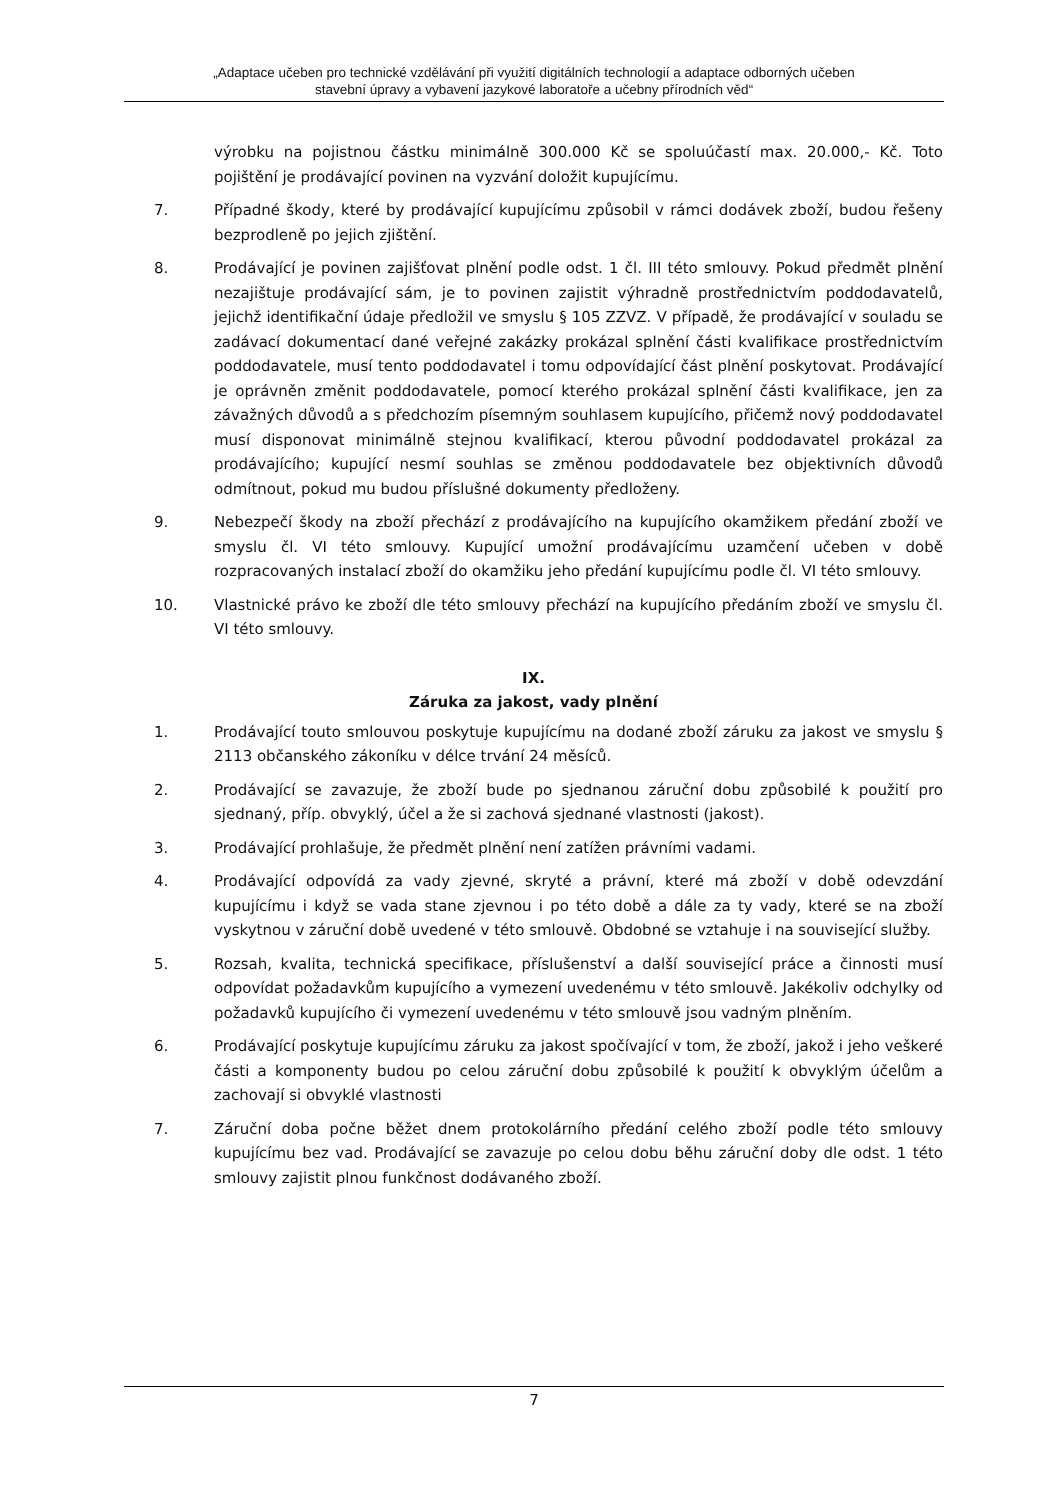„Adaptace učeben pro technické vzdělávání při využití digitálních technologií a adaptace odborných učeben
stavební úpravy a vybavení jazykové laboratoře a učebny přírodních věd“
výrobku na pojistnou částku minimálně 300.000 Kč se spoluúčastí max. 20.000,- Kč. Toto pojištění je prodávající povinen na vyzvání doložit kupujícímu.
7. Případné škody, které by prodávající kupujícímu způsobil v rámci dodávek zboží, budou řešeny bezprodleně po jejich zjištění.
8. Prodávající je povinen zajišťovat plnění podle odst. 1 čl. III této smlouvy. Pokud předmět plnění nezajištuje prodávající sám, je to povinen zajistit výhradně prostřednictvím poddodavatelů, jejichž identifikační údaje předložil ve smyslu § 105 ZZVZ. V případě, že prodávající v souladu se zadávací dokumentací dané veřejné zakázky prokázal splnění části kvalifikace prostřednictvím poddodavatele, musí tento poddodavatel i tomu odpovídající část plnění poskytovat. Prodávající je oprávněn změnit poddodavatele, pomocí kterého prokázal splnění části kvalifikace, jen za závažných důvodů a s předchozím písemným souhlasem kupujícího, přičemž nový poddodavatel musí disponovat minimálně stejnou kvalifikací, kterou původní poddodavatel prokázal za prodávajícího; kupující nesmí souhlas se změnou poddodavatele bez objektivních důvodů odmítnout, pokud mu budou příslušné dokumenty předloženy.
9. Nebezpečí škody na zboží přechází z prodávajícího na kupujícího okamžikem předání zboží ve smyslu čl. VI této smlouvy. Kupující umožní prodávajícímu uzamčení učeben v době rozpracovaných instalací zboží do okamžiku jeho předání kupujícímu podle čl. VI této smlouvy.
10. Vlastnické právo ke zboží dle této smlouvy přechází na kupujícího předáním zboží ve smyslu čl. VI této smlouvy.
IX.
Záruka za jakost, vady plnění
1. Prodávající touto smlouvou poskytuje kupujícímu na dodané zboží záruku za jakost ve smyslu § 2113 občanského zákoníku v délce trvání 24 měsíců.
2. Prodávající se zavazuje, že zboží bude po sjednanou záruční dobu způsobilé k použití pro sjednaný, příp. obvyklý, účel a že si zachová sjednané vlastnosti (jakost).
3. Prodávající prohlašuje, že předmět plnění není zatížen právními vadami.
4. Prodávající odpovídá za vady zjevné, skryté a právní, které má zboží v době odevzdání kupujícímu i když se vada stane zjevnou i po této době a dále za ty vady, které se na zboží vyskytnou v záruční době uvedené v této smlouvě. Obdobné se vztahuje i na související služby.
5. Rozsah, kvalita, technická specifikace, příslušenství a další související práce a činnosti musí odpovídat požadavkům kupujícího a vymezení uvedenému v této smlouvě. Jakékoliv odchylky od požadavků kupujícího či vymezení uvedenému v této smlouvě jsou vadným plněním.
6. Prodávající poskytuje kupujícímu záruku za jakost spočívající v tom, že zboží, jakož i jeho veškeré části a komponenty budou po celou záruční dobu způsobilé k použití k obvyklým účelům a zachovají si obvyklé vlastnosti
7. Záruční doba počne běžet dnem protokolárního předání celého zboží podle této smlouvy kupujícímu bez vad. Prodávající se zavazuje po celou dobu běhu záruční doby dle odst. 1 této smlouvy zajistit plnou funkčnost dodávaného zboží.
7